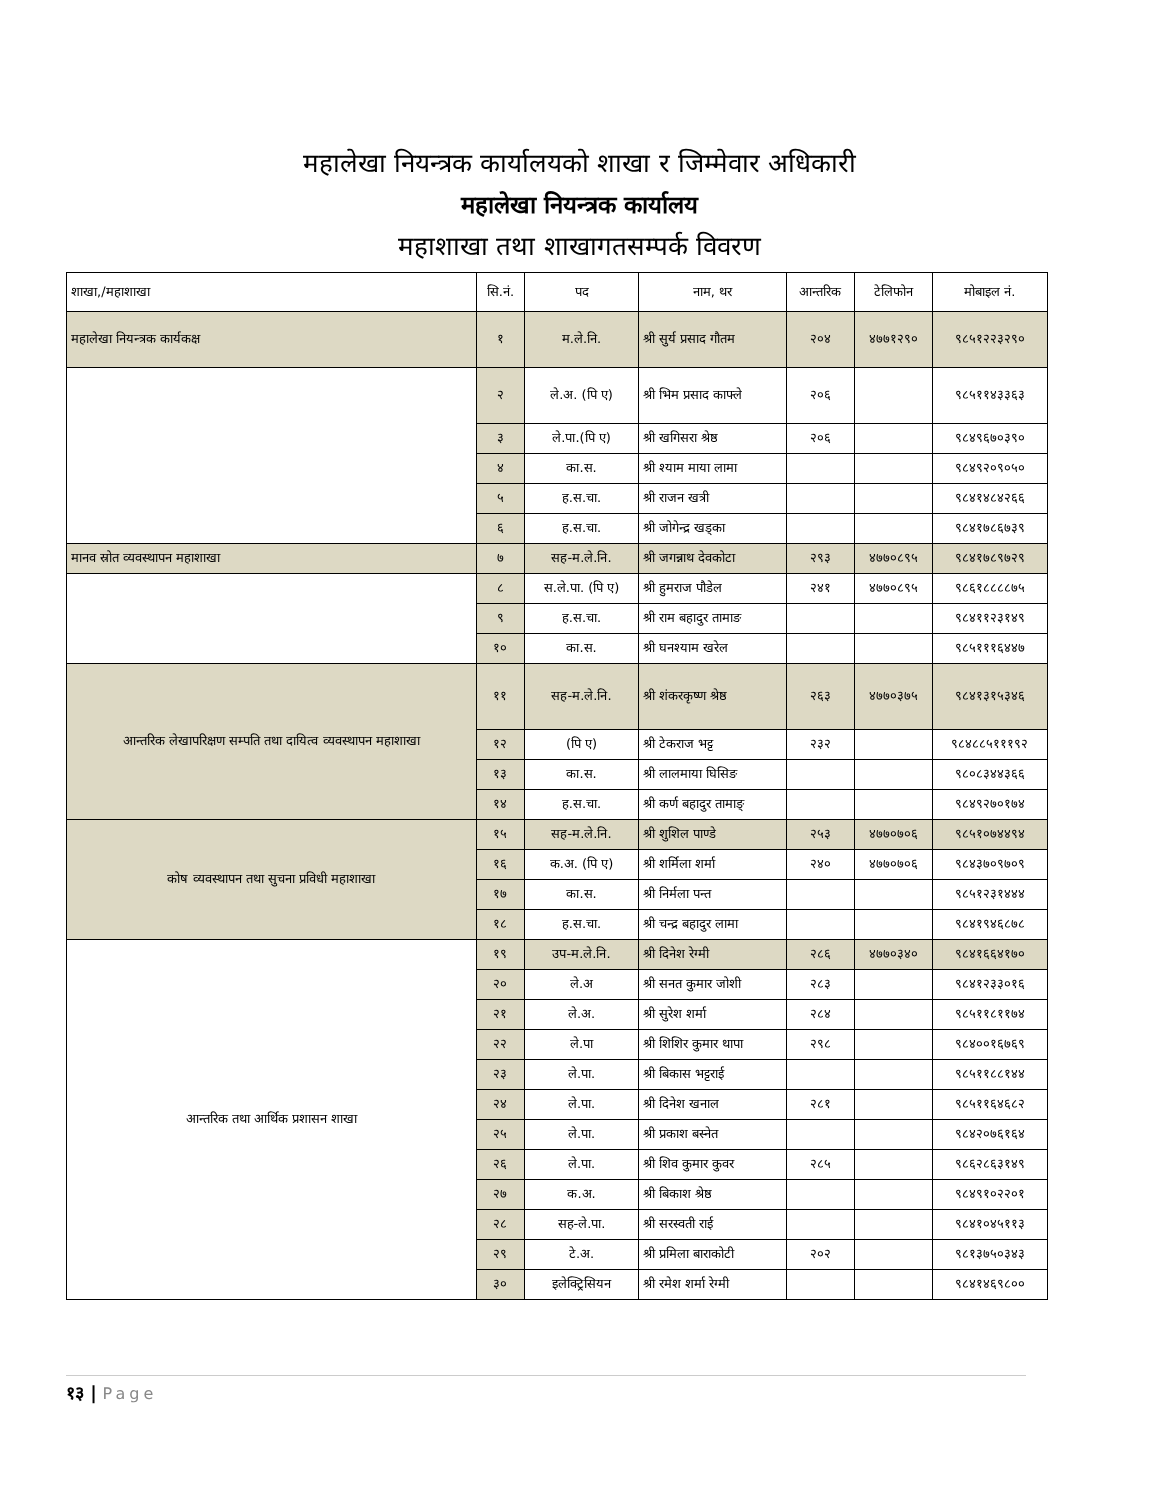महालेखा नियन्त्रक कार्यालयको शाखा र जिम्मेवार अधिकारी
महालेखा नियन्त्रक कार्यालय
महाशाखा तथा शाखागतसम्पर्क विवरण
| शाखा,/महाशाखा | सि.नं. | पद | नाम, थर | आन्तरिक | टेलिफोन | मोबाइल नं. |
| --- | --- | --- | --- | --- | --- | --- |
| महालेखा नियन्त्रक कार्यकक्ष | १ | म.ले.नि. | श्री सुर्य प्रसाद गौतम | २०४ | ४७७१२९० | ९८५१२२३२९० |
| | २ | ले.अ. (पि ए) | श्री भिम प्रसाद काफ्ले | २०६ | | ९८५११४३३६३ |
| | ३ | ले.पा.(पि ए) | श्री खगिसरा श्रेष्ठ | २०६ | | ९८४९६७०३९० |
| | ४ | का.स. | श्री श्याम माया लामा | | | ९८४९२०९०५० |
| | ५ | ह.स.चा. | श्री राजन खत्री | | | ९८४१४८४२६६ |
| | ६ | ह.स.चा. | श्री जोगेन्द्र खड्का | | | ९८४१७८६७३९ |
| मानव स्रोत व्यवस्थापन महाशाखा | ७ | सह-म.ले.नि. | श्री जगन्नाथ देवकोटा | २९३ | ४७७०८९५ | ९८४१७८९७२९ |
| | ८ | स.ले.पा. (पि ए) | श्री हुमराज पौडेल | २४१ | ४७७०८९५ | ९८६१८८८८७५ |
| | ९ | ह.स.चा. | श्री राम बहादुर तामाङ | | | ९८४११२३१४९ |
| | १० | का.स. | श्री घनश्याम खरेल | | | ९८५१११६४४७ |
| आन्तरिक लेखापरिक्षण सम्पति तथा दायित्व व्यवस्थापन महाशाखा | ११ | सह-म.ले.नि. | श्री शंकरकृष्ण श्रेष्ठ | २६३ | ४७७०३७५ | ९८४१३१५३४६ |
| | १२ | (पि ए) | श्री टेकराज भट्ट | २३२ | | ९८४८८५१११९२ |
| | १३ | का.स. | श्री लालमाया घिसिङ | | | ९८०८३४४३६६ |
| | १४ | ह.स.चा. | श्री कर्ण बहादुर तामाङ् | | | ९८४९२७०१७४ |
| कोष व्यवस्थापन तथा सुचना प्रविधी महाशाखा | १५ | सह-म.ले.नि. | श्री शुशिल पाण्डे | २५३ | ४७७०७०६ | ९८५१०७४४९४ |
| | १६ | क.अ. (पि ए) | श्री शर्मिला शर्मा | २४० | ४७७०७०६ | ९८४३७०९७०९ |
| | १७ | का.स. | श्री निर्मला पन्त | | | ९८५१२३१४४४ |
| | १८ | ह.स.चा. | श्री चन्द्र बहादुर लामा | | | ९८४१९४६८७८ |
| आन्तरिक तथा आर्थिक प्रशासन शाखा | १९ | उप-म.ले.नि. | श्री दिनेश रेग्मी | २८६ | ४७७०३४० | ९८४१६६४१७० |
| | २० | ले.अ | श्री सनत कुमार जोशी | २८३ | | ९८४१२३३०१६ |
| | २१ | ले.अ. | श्री सुरेश शर्मा | २८४ | | ९८५११८११७४ |
| | २२ | ले.पा | श्री शिशिर कुमार थापा | २९८ | | ९८४००१६७६९ |
| | २३ | ले.पा. | श्री बिकास भट्टराई | | | ९८५११८८१४४ |
| | २४ | ले.पा. | श्री दिनेश खनाल | २८१ | | ९८५११६४६८२ |
| | २५ | ले.पा. | श्री प्रकाश बस्नेत | | | ९८४२०७६१६४ |
| | २६ | ले.पा. | श्री शिव कुमार कुवर | २८५ | | ९८६२८६३१४९ |
| | २७ | क.अ. | श्री बिकाश श्रेष्ठ | | | ९८४९१०२२०१ |
| | २८ | सह-ले.पा. | श्री सरस्वती राई | | | ९८४१०४५११३ |
| | २९ | टे.अ. | श्री प्रमिला बाराकोटी | २०२ | | ९८१३७५०३४३ |
| | ३० | इलेक्ट्रिसियन | श्री रमेश शर्मा रेग्मी | | | ९८४१४६९८०० |
१३ | Page